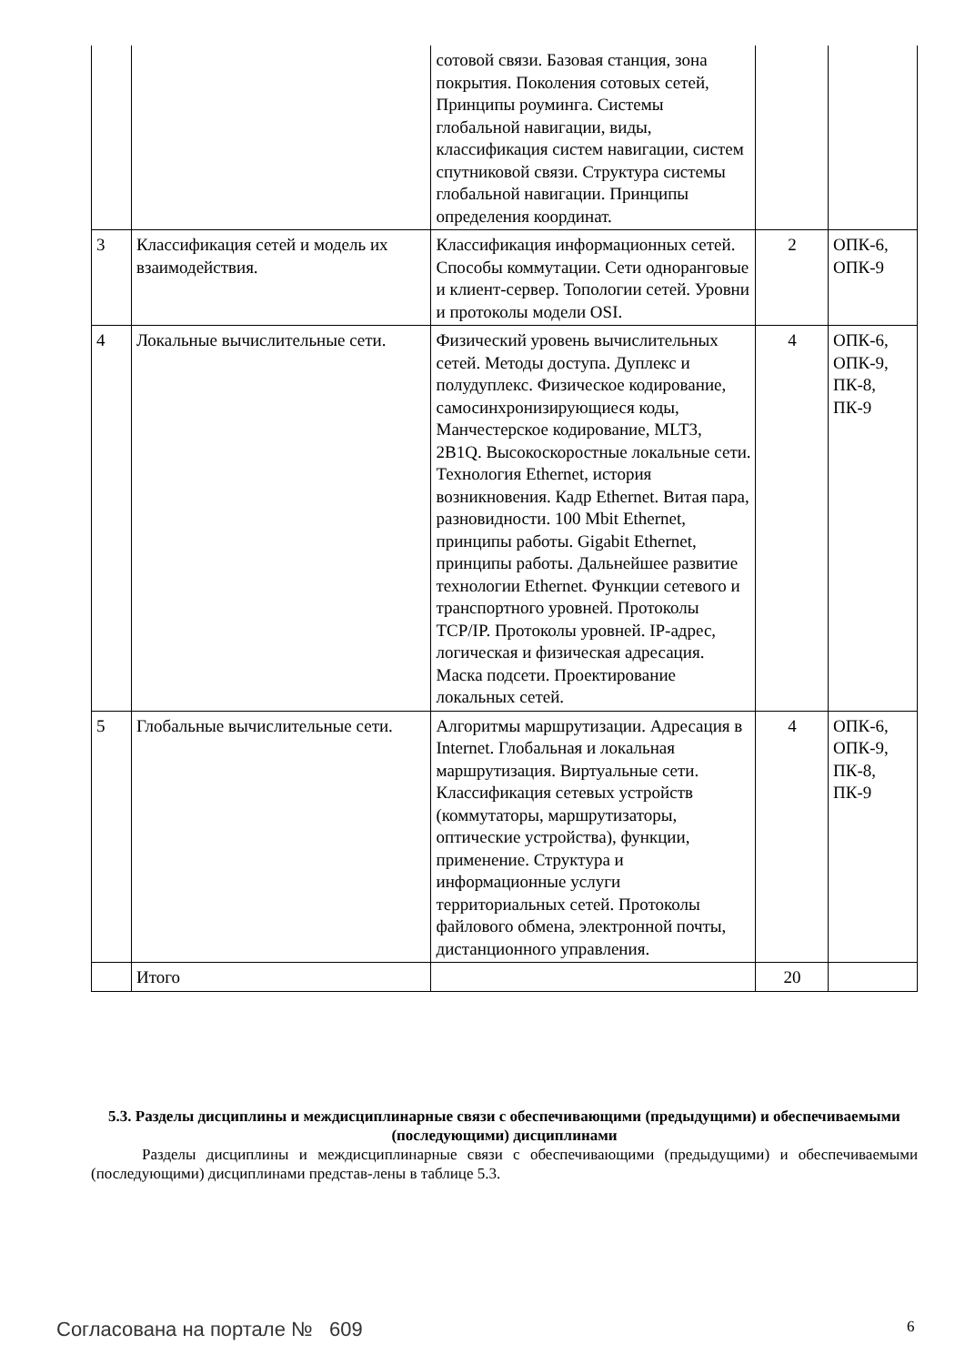| | | сотовой связи. Базовая станция, зона покрытия. Поколения сотовых сетей, Принципы роуминга. Системы глобальной навигации, виды, классификация систем навигации, систем спутниковой связи. Структура системы глобальной навигации. Принципы определения координат. | | |
| 3 | Классификация сетей и модель их взаимодействия. | Классификация информационных сетей. Способы коммутации. Сети одноранговые и клиент-сервер. Топологии сетей. Уровни и протоколы модели OSI. | 2 | ОПК-6, ОПК-9 |
| 4 | Локальные вычислительные сети. | Физический уровень вычислительных сетей. Методы доступа. Дуплекс и полудуплекс. Физическое кодирование, самосинхронизирующиеся коды, Манчестерское кодирование, MLT3, 2B1Q. Высокоскоростные локальные сети. Технология Ethernet, история возникновения. Кадр Ethernet. Витая пара, разновидности. 100 Mbit Ethernet, принципы работы. Gigabit Ethernet, принципы работы. Дальнейшее развитие технологии Ethernet. Функции сетевого и транспортного уровней. Протоколы TCP/IP. Протоколы уровней. IP-адрес, логическая и физическая адресация. Маска подсети. Проектирование локальных сетей. | 4 | ОПК-6, ОПК-9, ПК-8, ПК-9 |
| 5 | Глобальные вычислительные сети. | Алгоритмы маршрутизации. Адресация в Internet. Глобальная и локальная маршрутизация. Виртуальные сети. Классификация сетевых устройств (коммутаторы, маршрутизаторы, оптические устройства), функции, применение. Структура и информационные услуги территориальных сетей. Протоколы файлового обмена, электронной почты, дистанционного управления. | 4 | ОПК-6, ОПК-9, ПК-8, ПК-9 |
| | Итого | | 20 | |
5.3. Разделы дисциплины и междисциплинарные связи с обеспечивающими (предыдущими) и обеспечиваемыми (последующими) дисциплинами
Разделы дисциплины и междисциплинарные связи с обеспечивающими (предыдущими) и обеспечиваемыми (последующими) дисциплинами представ-лены в таблице 5.3.
Согласована на портале № 609 6